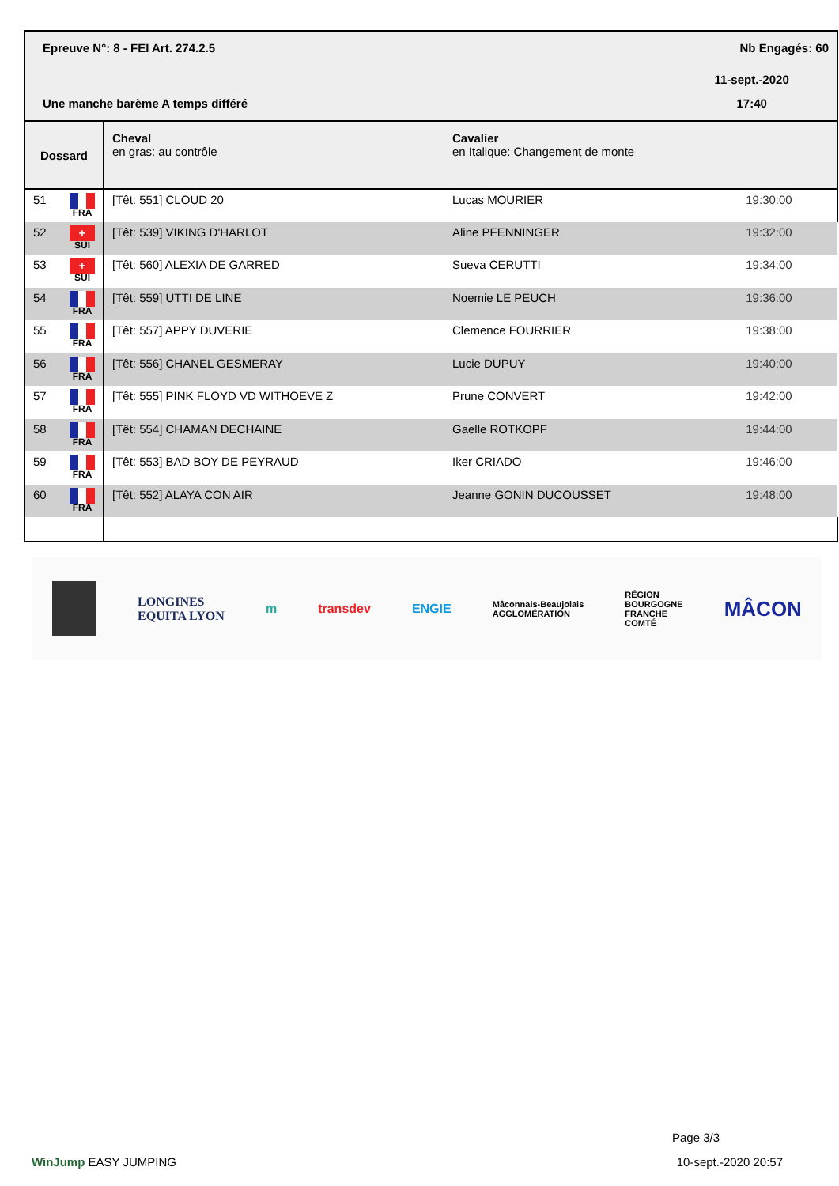| Epreuve N°: 8 - FEI Art. 274.2.5 | | | Nb Engagés: 60 |
| | | | 11-sept.-2020 |
| Une manche barème A temps différé | | | 17:40 |
| Dossard | Cheval en gras: au contrôle | Cavalier en Italique: Changement de monte | |
| 51 FRA | [Têt: 551] CLOUD 20 | Lucas MOURIER | 19:30:00 |
| 52 + SUI | [Têt: 539] VIKING D'HARLOT | Aline PFENNINGER | 19:32:00 |
| 53 + SUI | [Têt: 560] ALEXIA DE GARRED | Sueva CERUTTI | 19:34:00 |
| 54 FRA | [Têt: 559] UTTI DE LINE | Noemie LE PEUCH | 19:36:00 |
| 55 FRA | [Têt: 557] APPY DUVERIE | Clemence FOURRIER | 19:38:00 |
| 56 FRA | [Têt: 556] CHANEL GESMERAY | Lucie DUPUY | 19:40:00 |
| 57 FRA | [Têt: 555] PINK FLOYD VD WITHOEVE Z | Prune CONVERT | 19:42:00 |
| 58 FRA | [Têt: 554] CHAMAN DECHAINE | Gaelle ROTKOPF | 19:44:00 |
| 59 FRA | [Têt: 553] BAD BOY DE PEYRAUD | Iker CRIADO | 19:46:00 |
| 60 FRA | [Têt: 552] ALAYA CON AIR | Jeanne GONIN DUCOUSSET | 19:48:00 |
LONGINES
EQUITA LYON m transdev ENGIE Mâconnais-Beaujolais
AGGLOMÉRATION RÉGION
BOURGOGNE
FRANCHE
COMTÉ MÂCON
Page 3/3
WinJump EASY JUMPING 10-sept.-2020 20:57